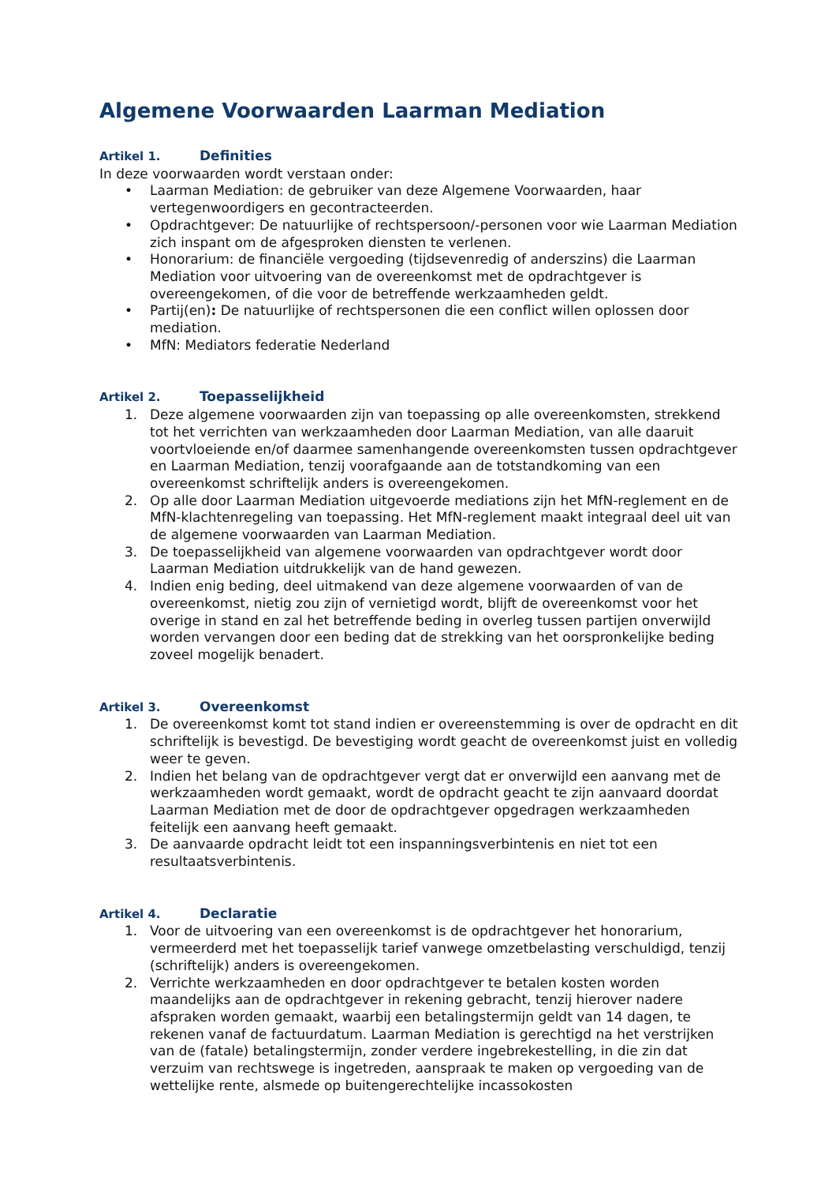Algemene Voorwaarden Laarman Mediation
Artikel 1. Definities
In deze voorwaarden wordt verstaan onder:
• Laarman Mediation: de gebruiker van deze Algemene Voorwaarden, haar vertegenwoordigers en gecontracteerden.
• Opdrachtgever: De natuurlijke of rechtspersoon/-personen voor wie Laarman Mediation zich inspant om de afgesproken diensten te verlenen.
• Honorarium: de financiële vergoeding (tijdsevenredig of anderszins) die Laarman Mediation voor uitvoering van de overeenkomst met de opdrachtgever is overeengekomen, of die voor de betreffende werkzaamheden geldt.
• Partij(en): De natuurlijke of rechtspersonen die een conflict willen oplossen door mediation.
• MfN: Mediators federatie Nederland
Artikel 2. Toepasselijkheid
1. Deze algemene voorwaarden zijn van toepassing op alle overeenkomsten, strekkend tot het verrichten van werkzaamheden door Laarman Mediation, van alle daaruit voortvloeiende en/of daarmee samenhangende overeenkomsten tussen opdrachtgever en Laarman Mediation, tenzij voorafgaande aan de totstandkoming van een overeenkomst schriftelijk anders is overeengekomen.
2. Op alle door Laarman Mediation uitgevoerde mediations zijn het MfN-reglement en de MfN-klachtenregeling van toepassing. Het MfN-reglement maakt integraal deel uit van de algemene voorwaarden van Laarman Mediation.
3. De toepasselijkheid van algemene voorwaarden van opdrachtgever wordt door Laarman Mediation uitdrukkelijk van de hand gewezen.
4. Indien enig beding, deel uitmakend van deze algemene voorwaarden of van de overeenkomst, nietig zou zijn of vernietigd wordt, blijft de overeenkomst voor het overige in stand en zal het betreffende beding in overleg tussen partijen onverwijld worden vervangen door een beding dat de strekking van het oorspronkelijke beding zoveel mogelijk benadert.
Artikel 3. Overeenkomst
1. De overeenkomst komt tot stand indien er overeenstemming is over de opdracht en dit schriftelijk is bevestigd. De bevestiging wordt geacht de overeenkomst juist en volledig weer te geven.
2. Indien het belang van de opdrachtgever vergt dat er onverwijld een aanvang met de werkzaamheden wordt gemaakt, wordt de opdracht geacht te zijn aanvaard doordat Laarman Mediation met de door de opdrachtgever opgedragen werkzaamheden feitelijk een aanvang heeft gemaakt.
3. De aanvaarde opdracht leidt tot een inspanningsverbintenis en niet tot een resultaatsverbintenis.
Artikel 4. Declaratie
1. Voor de uitvoering van een overeenkomst is de opdrachtgever het honorarium, vermeerderd met het toepasselijk tarief vanwege omzetbelasting verschuldigd, tenzij (schriftelijk) anders is overeengekomen.
2. Verrichte werkzaamheden en door opdrachtgever te betalen kosten worden maandelijks aan de opdrachtgever in rekening gebracht, tenzij hierover nadere afspraken worden gemaakt, waarbij een betalingstermijn geldt van 14 dagen, te rekenen vanaf de factuurdatum. Laarman Mediation is gerechtigd na het verstrijken van de (fatale) betalingstermijn, zonder verdere ingebrekestelling, in die zin dat verzuim van rechtswege is ingetreden, aanspraak te maken op vergoeding van de wettelijke rente, alsmede op buitengerechtelijke incassokosten